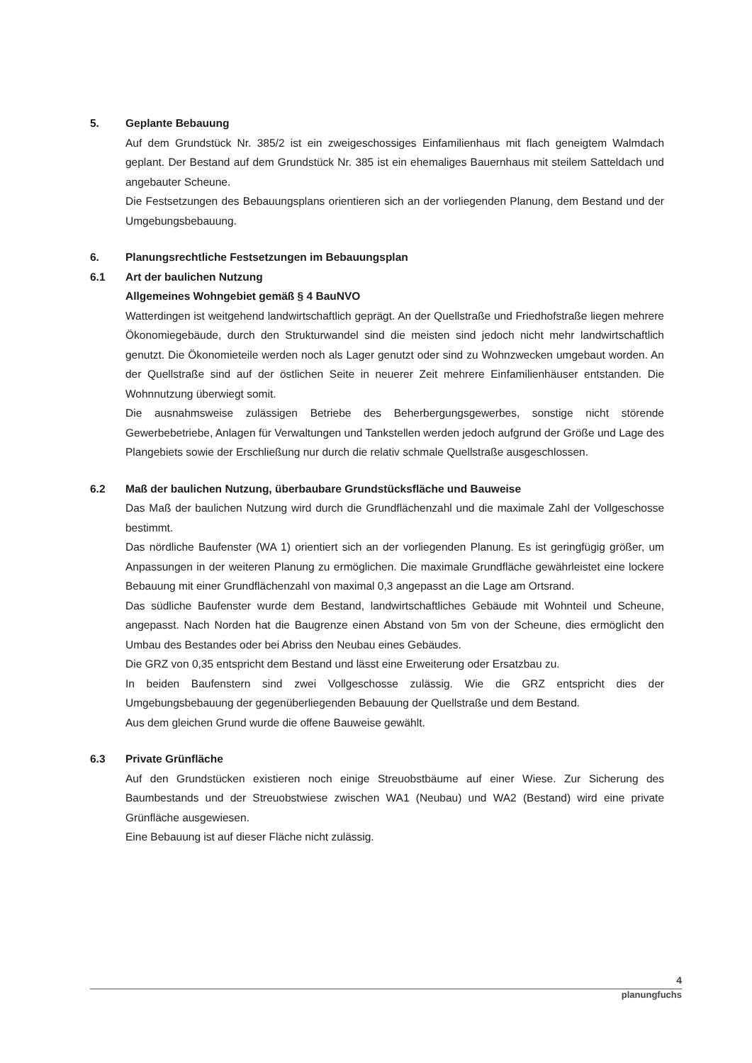5. Geplante Bebauung
Auf dem Grundstück Nr. 385/2 ist ein zweigeschossiges Einfamilienhaus mit flach geneigtem Walmdach geplant. Der Bestand auf dem Grundstück Nr. 385 ist ein ehemaliges Bauernhaus mit steilem Satteldach und angebauter Scheune.
Die Festsetzungen des Bebauungsplans orientieren sich an der vorliegenden Planung, dem Bestand und der Umgebungsbebauung.
6. Planungsrechtliche Festsetzungen im Bebauungsplan
6.1 Art der baulichen Nutzung
Allgemeines Wohngebiet gemäß § 4 BauNVO
Watterdingen ist weitgehend landwirtschaftlich geprägt. An der Quellstraße und Friedhofstraße liegen mehrere Ökonomiegebäude, durch den Strukturwandel sind die meisten sind jedoch nicht mehr landwirtschaftlich genutzt. Die Ökonomieteile werden noch als Lager genutzt oder sind zu Wohnzwecken umgebaut worden. An der Quellstraße sind auf der östlichen Seite in neuerer Zeit mehrere Einfamilienhäuser entstanden. Die Wohnnutzung überwiegt somit.
Die ausnahmsweise zulässigen Betriebe des Beherbergungsgewerbes, sonstige nicht störende Gewerbebetriebe, Anlagen für Verwaltungen und Tankstellen werden jedoch aufgrund der Größe und Lage des Plangebiets sowie der Erschließung nur durch die relativ schmale Quellstraße ausgeschlossen.
6.2 Maß der baulichen Nutzung, überbaubare Grundstücksfläche und Bauweise
Das Maß der baulichen Nutzung wird durch die Grundflächenzahl und die maximale Zahl der Vollgeschosse bestimmt.
Das nördliche Baufenster (WA 1) orientiert sich an der vorliegenden Planung. Es ist geringfügig größer, um Anpassungen in der weiteren Planung zu ermöglichen. Die maximale Grundfläche gewährleistet eine lockere Bebauung mit einer Grundflächenzahl von maximal 0,3 angepasst an die Lage am Ortsrand.
Das südliche Baufenster wurde dem Bestand, landwirtschaftliches Gebäude mit Wohnteil und Scheune, angepasst. Nach Norden hat die Baugrenze einen Abstand von 5m von der Scheune, dies ermöglicht den Umbau des Bestandes oder bei Abriss den Neubau eines Gebäudes.
Die GRZ von 0,35 entspricht dem Bestand und lässt eine Erweiterung oder Ersatzbau zu.
In beiden Baufenstern sind zwei Vollgeschosse zulässig. Wie die GRZ entspricht dies der Umgebungsbebauung der gegenüberliegenden Bebauung der Quellstraße und dem Bestand.
Aus dem gleichen Grund wurde die offene Bauweise gewählt.
6.3 Private Grünfläche
Auf den Grundstücken existieren noch einige Streuobstbäume auf einer Wiese. Zur Sicherung des Baumbestands und der Streuobstwiese zwischen WA1 (Neubau) und WA2 (Bestand) wird eine private Grünfläche ausgewiesen.
Eine Bebauung ist auf dieser Fläche nicht zulässig.
4
planungfuchs